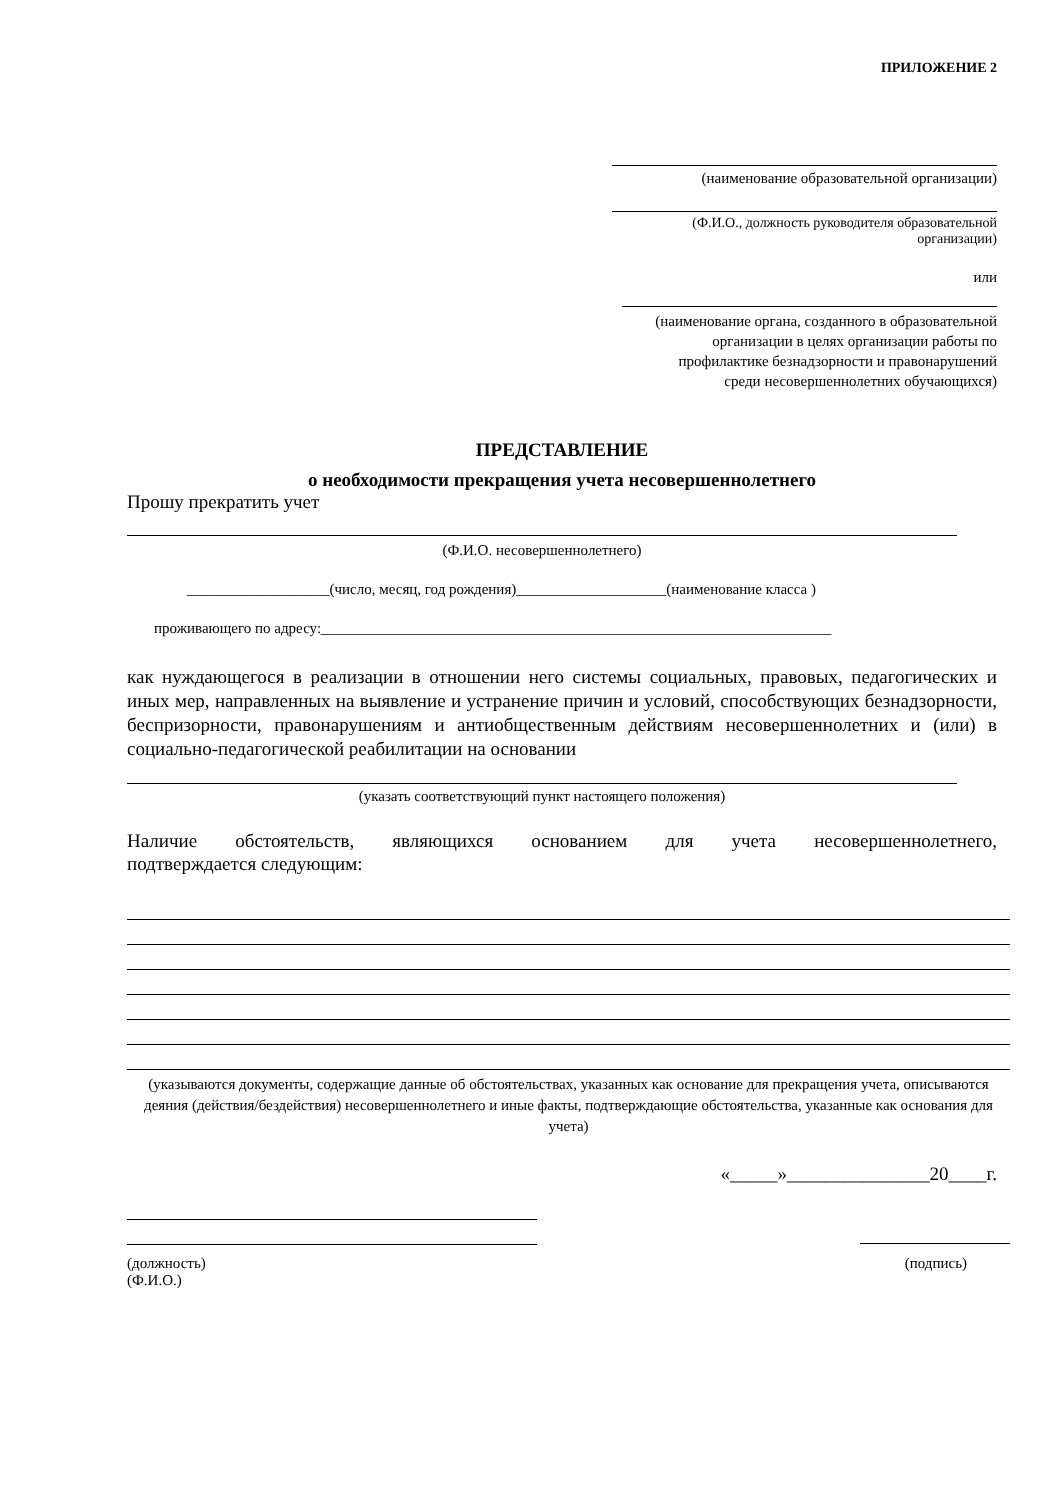ПРИЛОЖЕНИЕ 2
(наименование образовательной организации)
(Ф.И.О., должность руководителя образовательной организации)
или
(наименование органа, созданного в образовательной
организации в целях организации работы по
профилактике безнадзорности и правонарушений
среди несовершеннолетних обучающихся)
ПРЕДСТАВЛЕНИЕ
о необходимости прекращения учета несовершеннолетнего
Прошу прекратить учет
(Ф.И.О. несовершеннолетнего)
___________________(число, месяц, год рождения)____________________(наименование класса )
проживающего по адресу:____________________________________________________________________
как нуждающегося в реализации в отношении него системы социальных, правовых, педагогических и иных мер, направленных на выявление и устранение причин и условий, способствующих безнадзорности, беспризорности, правонарушениям и антиобщественным действиям несовершеннолетних и (или) в социально-педагогической реабилитации на основании
(указать соответствующий пункт настоящего положения)
Наличие обстоятельств, являющихся основанием для учета несовершеннолетнего,
подтверждается следующим:
(указываются документы, содержащие данные об обстоятельствах, указанных как основание для прекращения учета, описываются деяния (действия/бездействия) несовершеннолетнего и иные факты, подтверждающие обстоятельства, указанные как основания для учета)
«_____»_______________20____г.
(должность)
(Ф.И.О.)
(подпись)